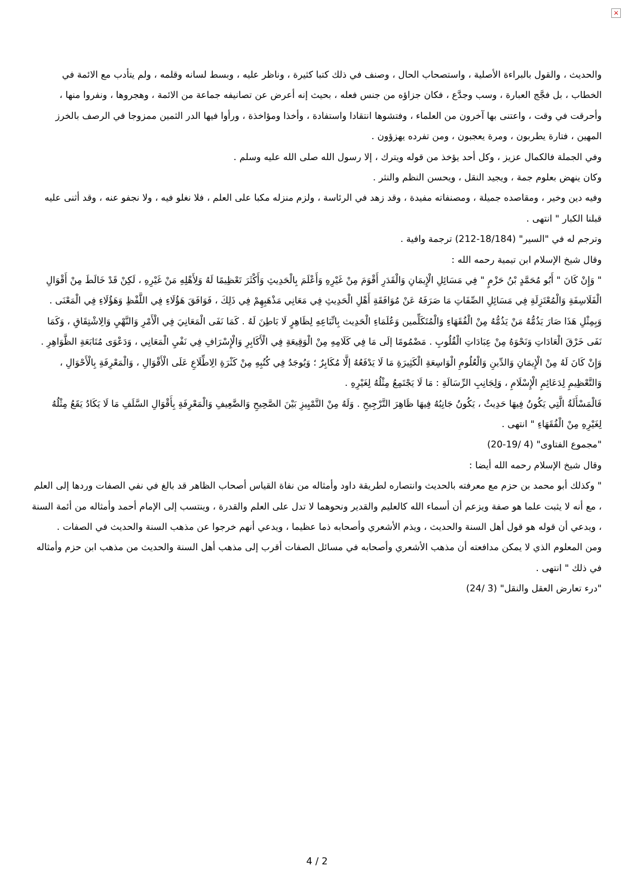×
والحديث ، والقول بالبراءة الأصلية ، واستصحاب الحال ، وصنف في ذلك كتبا كثيرة ، وناظر عليه ، وبسط لسانه وقلمه ، ولم يتأدب مع الائمة في الخطاب ، بل فجَّج العبارة ، وسب وجدَّع ، فكان جزاؤه من جنس فعله ، بحيث إنه أعرض عن تصانيفه جماعة من الائمة ، وهجروها ، ونفروا منها ، وأحرقت في وقت ، واعتنى بها آخرون من العلماء ، وفتشوها انتقادا واستفادة ، وأخذا ومؤاخذة ، ورأوا فيها الدر الثمين ممزوجا في الرصف بالخرز المهين ، فتارة يطربون ، ومرة يعجبون ، ومن تفرده يهزؤون .
وفي الجملة فالكمال عزيز ، وكل أحد يؤخذ من قوله ويترك ، إلا رسول الله صلى الله عليه وسلم .
وكان ينهض بعلوم جمة ، ويجيد النقل ، ويحسن النظم والنثر .
وفيه دين وخير ، ومقاصده جميلة ، ومصنفاته مفيدة ، وقد زهد في الرئاسة ، ولزم منزله مكبا على العلم ، فلا نغلو فيه ، ولا نجفو عنه ، وقد أثنى عليه قبلنا الكبار " انتهى .
وترجم له في "السير" (18/184-212) ترجمة وافية .
وقال شيخ الإسلام ابن تيمية رحمه الله :
" وَإِنْ كَانَ " أَبُو مُحَمَّدٍ بْنُ حَزْمٍ " فِي مَسَائِلِ الْإِيمَانِ وَالْقَدَرِ أَقْوَمَ مِنْ غَيْرِهِ وَأَعْلَمَ بِالْحَدِيثِ وَأَكْثَرَ تَعْظِيمًا لَهُ وَلِأَهْلِهِ مَنْ غَيْرِهِ ، لَكِنْ قَدْ خَالَطَ مِنْ أَقْوَالِ الْفَلَاسِفَةِ وَالْمُعْتَزِلَةِ فِي مَسَائِلِ الصِّفَاتِ مَا صَرَفَهُ عَنْ مُوَافَقَةِ أَهْلِ الْحَدِيثِ فِي مَعَانِي مَذْهَبِهِمْ فِي ذَلِكَ ، فَوَافَقَ هَؤُلَاءِ فِي اللَّفْظِ وَهَؤُلَاءِ فِي الْمَعْنَى . وَبِمِثْلِ هَذَا صَارَ يَذُمُّهُ مَنْ يَذُمُّهُ مِنْ الْفُقَهَاءِ وَالْمُتَكَلِّمين وَعُلَمَاءِ الْحَدِيث بِاتِّبَاعِهِ لِظَاهِرٍ لَا بَاطِنَ لَهُ . كَمَا نَفَى الْمَعَانِيَ فِي الْأَمْرِ وَالنَّهْيِ وَالِاشْتِقَاقِ ، وَكَمَا نَفَى خَرْقَ الْعَادَاتِ وَنَحْوَهُ مِنْ عِبَادَاتِ الْقُلُوبِ . مَضْمُومًا إلَى مَا فِي كَلَامِهِ مِنْ الْوَقِيعَةِ فِي الْأَكَابِرِ وَالْإِسْرَافِ فِي نَفْيِ الْمَعَانِي ، وَدَعْوَى مُتَابَعَةِ الظَّوَاهِرِ . وَإِنْ كَانَ لَهُ مِنْ الْإِيمَانِ وَالدِّينِ وَالْعُلُومِ الْوَاسِعَةِ الْكَثِيرَةِ مَا لَا يَدْفَعُهُ إلَّا مُكَابِرٌ ؛ وَيُوجَدُ فِي كُتُبِهِ مِنْ كَثْرَةِ الِاطِّلَاعِ عَلَى الْأَقْوَالِ ، وَالْمَعْرِفَةِ بِالْأَحْوَالِ ، وَالتَّعْظِيمِ لِدَعَائِمِ الْإِسْلَامِ ، وَلِجَانِبِ الرِّسَالَةِ : مَا لَا يَجْتَمِعُ مِثْلُهُ لِغَيْرِهِ .
فَالْمَسْأَلَةُ الَّتِي يَكُونُ فِيهَا حَدِيثٌ ، يَكُونُ جَانِبُهُ فِيهَا ظَاهِرَ التَّرْجِيحِ . وَلَهُ مِنْ التَّمْيِيزِ بَيْنَ الصَّحِيحِ وَالضَّعِيفِ وَالْمَعْرِفَةِ بِأَقْوَالِ السَّلَفِ مَا لَا يَكَادُ يَقَعُ مِثْلُهُ لِغَيْرِهِ مِنْ الْفُقَهَاءِ " انتهى .
"مجموع الفتاوى" (4 /19-20)
وقال شيخ الإسلام رحمه الله أيضا :
" وكذلك أبو محمد بن حزم مع معرفته بالحديث وانتصاره لطريقة داود وأمثاله من نفاة القياس أصحاب الظاهر قد بالغ في نفي الصفات وردها إلى العلم ، مع أنه لا يثبت علما هو صفة ويزعم أن أسماء الله كالعليم والقدير ونحوهما لا تدل على العلم والقدرة ، وينتسب إلى الإمام أحمد وأمثاله من أئمة السنة ، ويدعي أن قوله هو قول أهل السنة والحديث ، ويذم الأشعري وأصحابه ذما عظيما ، ويدعي أنهم خرجوا عن مذهب السنة والحديث في الصفات .
ومن المعلوم الذي لا يمكن مدافعته أن مذهب الأشعري وأصحابه في مسائل الصفات أقرب إلى مذهب أهل السنة والحديث من مذهب ابن حزم وأمثاله في ذلك " انتهى .
"درء تعارض العقل والنقل" (3 /24)
4 / 2